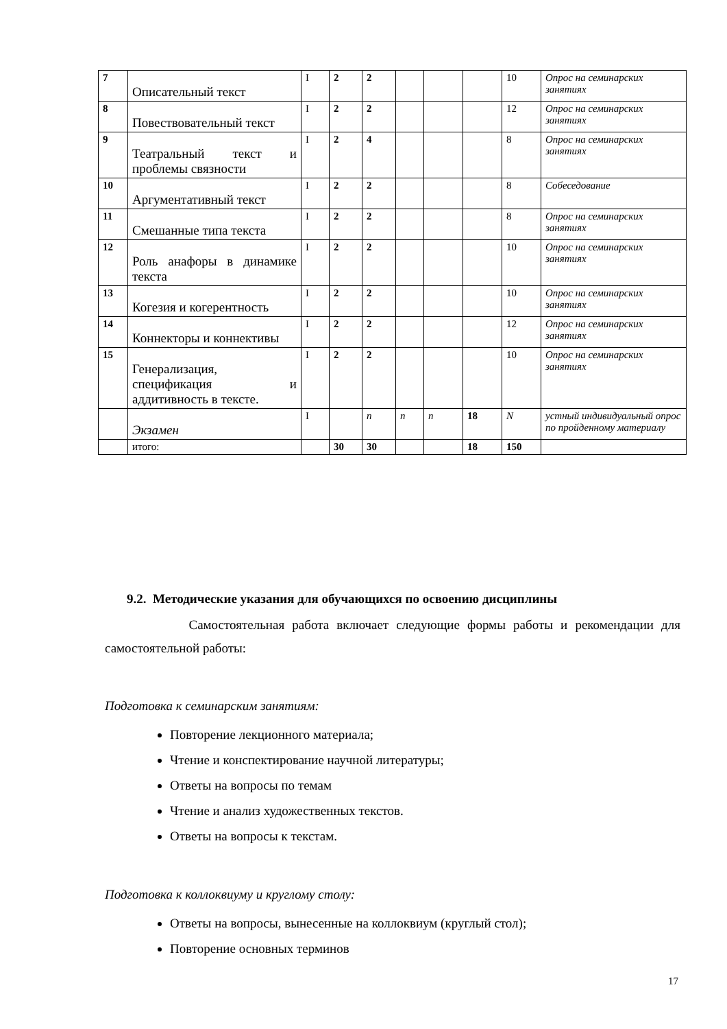| 7 | Описательный текст | I | 2 | 2 | | | | 10 | Опрос на семинарских занятиях |
| 8 | Повествовательный текст | I | 2 | 2 | | | | 12 | Опрос на семинарских занятиях |
| 9 | Театральный текст и проблемы связности | I | 2 | 4 | | | | 8 | Опрос на семинарских занятиях |
| 10 | Аргументативный текст | I | 2 | 2 | | | | 8 | Собеседование |
| 11 | Смешанные типа текста | I | 2 | 2 | | | | 8 | Опрос на семинарских занятиях |
| 12 | Роль анафоры в динамике текста | I | 2 | 2 | | | | 10 | Опрос на семинарских занятиях |
| 13 | Когезия и когерентность | I | 2 | 2 | | | | 10 | Опрос на семинарских занятиях |
| 14 | Коннекторы и коннективы | I | 2 | 2 | | | | 12 | Опрос на семинарских занятиях |
| 15 | Генерализация, спецификация и аддитивность в тексте. | I | 2 | 2 | | | | 10 | Опрос на семинарских занятиях |
| | Экзамен | I | | n | n | n | 18 | N | устный индивидуальный опрос по пройденному материалу |
| | итого: | | 30 | 30 | | | 18 | 150 | |
9.2. Методические указания для обучающихся по освоению дисциплины
Самостоятельная работа включает следующие формы работы и рекомендации для самостоятельной работы:
Подготовка к семинарским занятиям:
Повторение лекционного материала;
Чтение и конспектирование научной литературы;
Ответы на вопросы по темам
Чтение и анализ художественных текстов.
Ответы на вопросы к текстам.
Подготовка к коллоквиуму и круглому столу:
Ответы на вопросы, вынесенные на коллоквиум (круглый стол);
Повторение основных терминов
17